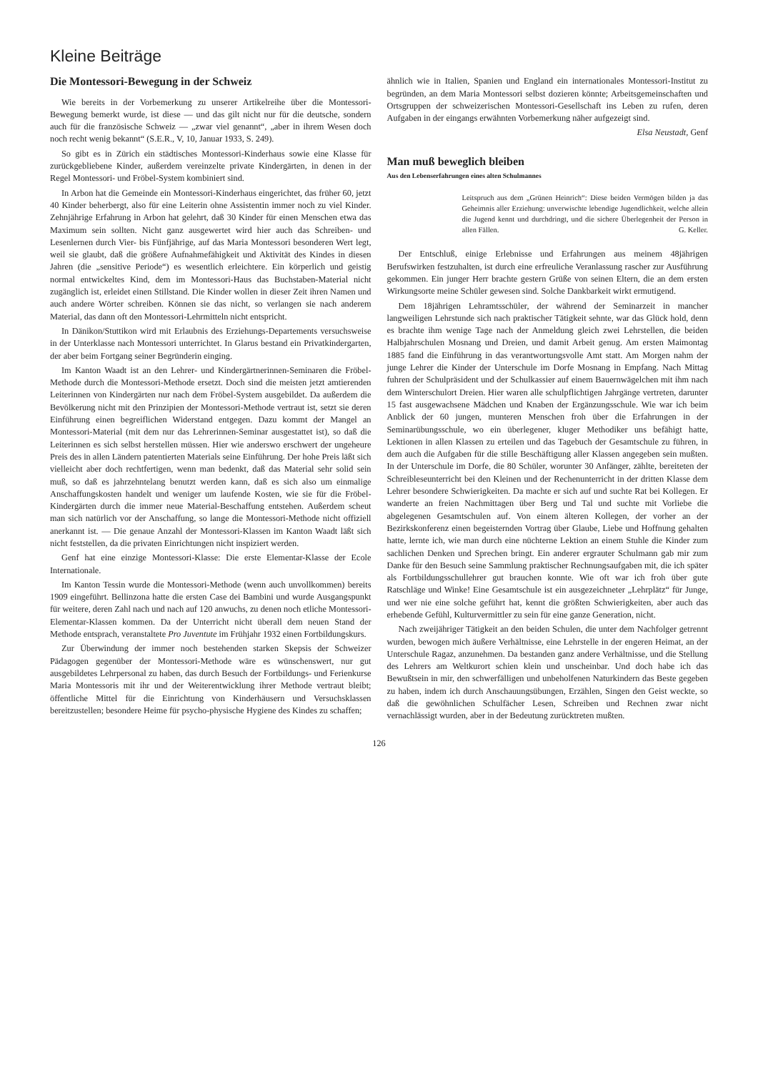Kleine Beiträge
Die Montessori-Bewegung in der Schweiz
Wie bereits in der Vorbemerkung zu unserer Artikelreihe über die Montessori-Bewegung bemerkt wurde, ist diese — und das gilt nicht nur für die deutsche, sondern auch für die französische Schweiz — „zwar viel genannt“, „aber in ihrem Wesen doch noch recht wenig bekannt“ (S.E.R., V, 10, Januar 1933, S. 249).
So gibt es in Zürich ein städtisches Montessori-Kinderhaus sowie eine Klasse für zurückgebliebene Kinder, außerdem vereinzelte private Kindergärten, in denen in der Regel Montessori- und Fröbel-System kombiniert sind.
In Arbon hat die Gemeinde ein Montessori-Kinderhaus eingerichtet, das früher 60, jetzt 40 Kinder beherbergt, also für eine Leiterin ohne Assistentin immer noch zu viel Kinder. Zehnjährige Erfahrung in Arbon hat gelehrt, daß 30 Kinder für einen Menschen etwa das Maximum sein sollten. Nicht ganz ausgewertet wird hier auch das Schreiben- und Lesenlernen durch Vier- bis Fünfjährige, auf das Maria Montessori besonderen Wert legt, weil sie glaubt, daß die größere Aufnahmefähigkeit und Aktivität des Kindes in diesen Jahren (die „sensitive Periode“) es wesentlich erleichtere. Ein körperlich und geistig normal entwickeltes Kind, dem im Montessori-Haus das Buchstaben-Material nicht zugänglich ist, erleidet einen Stillstand. Die Kinder wollen in dieser Zeit ihren Namen und auch andere Wörter schreiben. Können sie das nicht, so verlangen sie nach anderem Material, das dann oft den Montessori-Lehrmitteln nicht entspricht.
In Dänikon/Stuttikon wird mit Erlaubnis des Erziehungs-Departements versuchsweise in der Unterklasse nach Montessori unterrichtet. In Glarus bestand ein Privatkindergarten, der aber beim Fortgang seiner Begründerin einging.
Im Kanton Waadt ist an den Lehrer- und Kindergärtnerinnen-Seminaren die Fröbel-Methode durch die Montessori-Methode ersetzt. Doch sind die meisten jetzt amtierenden Leiterinnen von Kindergärten nur nach dem Fröbel-System ausgebildet. Da außerdem die Bevölkerung nicht mit den Prinzipien der Montessori-Methode vertraut ist, setzt sie deren Einführung einen begreiflichen Widerstand entgegen. Dazu kommt der Mangel an Montessori-Material (mit dem nur das Lehrerinnen-Seminar ausgestattet ist), so daß die Leiterinnen es sich selbst herstellen müssen. Hier wie anderswo erschwert der ungeheure Preis des in allen Ländern patentierten Materials seine Einführung. Der hohe Preis läßt sich vielleicht aber doch rechtfertigen, wenn man bedenkt, daß das Material sehr solid sein muß, so daß es jahrzehntelang benutzt werden kann, daß es sich also um einmalige Anschaffungskosten handelt und weniger um laufende Kosten, wie sie für die Fröbel-Kindergärten durch die immer neue Material-Beschaffung entstehen. Außerdem scheut man sich natürlich vor der Anschaffung, so lange die Montessori-Methode nicht offiziell anerkannt ist. — Die genaue Anzahl der Montessori-Klassen im Kanton Waadt läßt sich nicht feststellen, da die privaten Einrichtungen nicht inspiziert werden.
Genf hat eine einzige Montessori-Klasse: Die erste Elementar-Klasse der Ecole Internationale.
Im Kanton Tessin wurde die Montessori-Methode (wenn auch unvollkommen) bereits 1909 eingeführt. Bellinzona hatte die ersten Case dei Bambini und wurde Ausgangspunkt für weitere, deren Zahl nach und nach auf 120 anwuchs, zu denen noch etliche Montessori-Elementar-Klassen kommen. Da der Unterricht nicht überall dem neuen Stand der Methode entsprach, veranstaltete Pro Juventute im Frühjahr 1932 einen Fortbildungskurs.
Zur Überwindung der immer noch bestehenden starken Skepsis der Schweizer Pädagogen gegenüber der Montessori-Methode wäre es wünschenswert, nur gut ausgebildetes Lehrpersonal zu haben, das durch Besuch der Fortbildungs- und Ferienkurse Maria Montessoris mit ihr und der Weiterentwicklung ihrer Methode vertraut bleibt; öffentliche Mittel für die Einrichtung von Kinderhäusern und Versuchsklassen bereitzustellen; besondere Heime für psycho-physische Hygiene des Kindes zu schaffen;
ähnlich wie in Italien, Spanien und England ein internationales Montessori-Institut zu begründen, an dem Maria Montessori selbst dozieren könnte; Arbeitsgemeinschaften und Ortsgruppen der schweizerischen Montessori-Gesellschaft ins Leben zu rufen, deren Aufgaben in der eingangs erwähnten Vorbemerkung näher aufgezeigt sind.
Elsa Neustadt, Genf
Man muß beweglich bleiben
Aus den Lebenserfahrungen eines alten Schulmannes
Leitspruch aus dem „Grünen Heinrich“: Diese beiden Vermögen bilden ja das Geheimnis aller Erziehung: unverwischte lebendige Jugendlichkeit, welche allein die Jugend kennt und durchdringt, und die sichere Überlegenheit der Person in allen Fällen. G. Keller.
Der Entschluß, einige Erlebnisse und Erfahrungen aus meinem 48jährigen Berufswirken festzuhalten, ist durch eine erfreuliche Veranlassung rascher zur Ausführung gekommen. Ein junger Herr brachte gestern Grüße von seinen Eltern, die an dem ersten Wirkungsorte meine Schüler gewesen sind. Solche Dankbarkeit wirkt ermutigend.
Dem 18jährigen Lehramtsschüler, der während der Seminarzeit in mancher langweiligen Lehrstunde sich nach praktischer Tätigkeit sehnte, war das Glück hold, denn es brachte ihm wenige Tage nach der Anmeldung gleich zwei Lehrstellen, die beiden Halbjahrschulen Mosnang und Dreien, und damit Arbeit genug. Am ersten Maimontag 1885 fand die Einführung in das verantwortungsvolle Amt statt. Am Morgen nahm der junge Lehrer die Kinder der Unterschule im Dorfe Mosnang in Empfang. Nach Mittag fuhren der Schulpräsident und der Schulkassier auf einem Bauernwägelchen mit ihm nach dem Winterschulort Dreien. Hier waren alle schulpflichtigen Jahrgänge vertreten, darunter 15 fast ausgewachsene Mädchen und Knaben der Ergänzungsschule. Wie war ich beim Anblick der 60 jungen, munteren Menschen froh über die Erfahrungen in der Seminarübungsschule, wo ein überlegener, kluger Methodiker uns befähigt hatte, Lektionen in allen Klassen zu erteilen und das Tagebuch der Gesamtschule zu führen, in dem auch die Aufgaben für die stille Beschäftigung aller Klassen angegeben sein mußten. In der Unterschule im Dorfe, die 80 Schüler, worunter 30 Anfänger, zählte, bereiteten der Schreibleseunterricht bei den Kleinen und der Rechenunterricht in der dritten Klasse dem Lehrer besondere Schwierigkeiten. Da machte er sich auf und suchte Rat bei Kollegen. Er wanderte an freien Nachmittagen über Berg und Tal und suchte mit Vorliebe die abgelegenen Gesamtschulen auf. Von einem älteren Kollegen, der vorher an der Bezirkskonferenz einen begeisternden Vortrag über Glaube, Liebe und Hoffnung gehalten hatte, lernte ich, wie man durch eine nüchterne Lektion an einem Stuhle die Kinder zum sachlichen Denken und Sprechen bringt. Ein anderer ergrauter Schulmann gab mir zum Danke für den Besuch seine Sammlung praktischer Rechnungsaufgaben mit, die ich später als Fortbildungsschullehrer gut brauchen konnte. Wie oft war ich froh über gute Ratschläge und Winke! Eine Gesamtschule ist ein ausgezeichneter „Lehrplätz“ für Junge, und wer nie eine solche geführt hat, kennt die größten Schwierigkeiten, aber auch das erhebende Gefühl, Kulturvermittler zu sein für eine ganze Generation, nicht.
Nach zweijähriger Tätigkeit an den beiden Schulen, die unter dem Nachfolger getrennt wurden, bewogen mich äußere Verhältnisse, eine Lehrstelle in der engeren Heimat, an der Unterschule Ragaz, anzunehmen. Da bestanden ganz andere Verhältnisse, und die Stellung des Lehrers am Weltkurort schien klein und unscheinbar. Und doch habe ich das Bewußtsein in mir, den schwerfälligen und unbeholfenen Naturkindern das Beste gegeben zu haben, indem ich durch Anschauungsübungen, Erzählen, Singen den Geist weckte, so daß die gewöhnlichen Schulfächer Lesen, Schreiben und Rechnen zwar nicht vernachlässigt wurden, aber in der Bedeutung zurücktreten mußten.
126